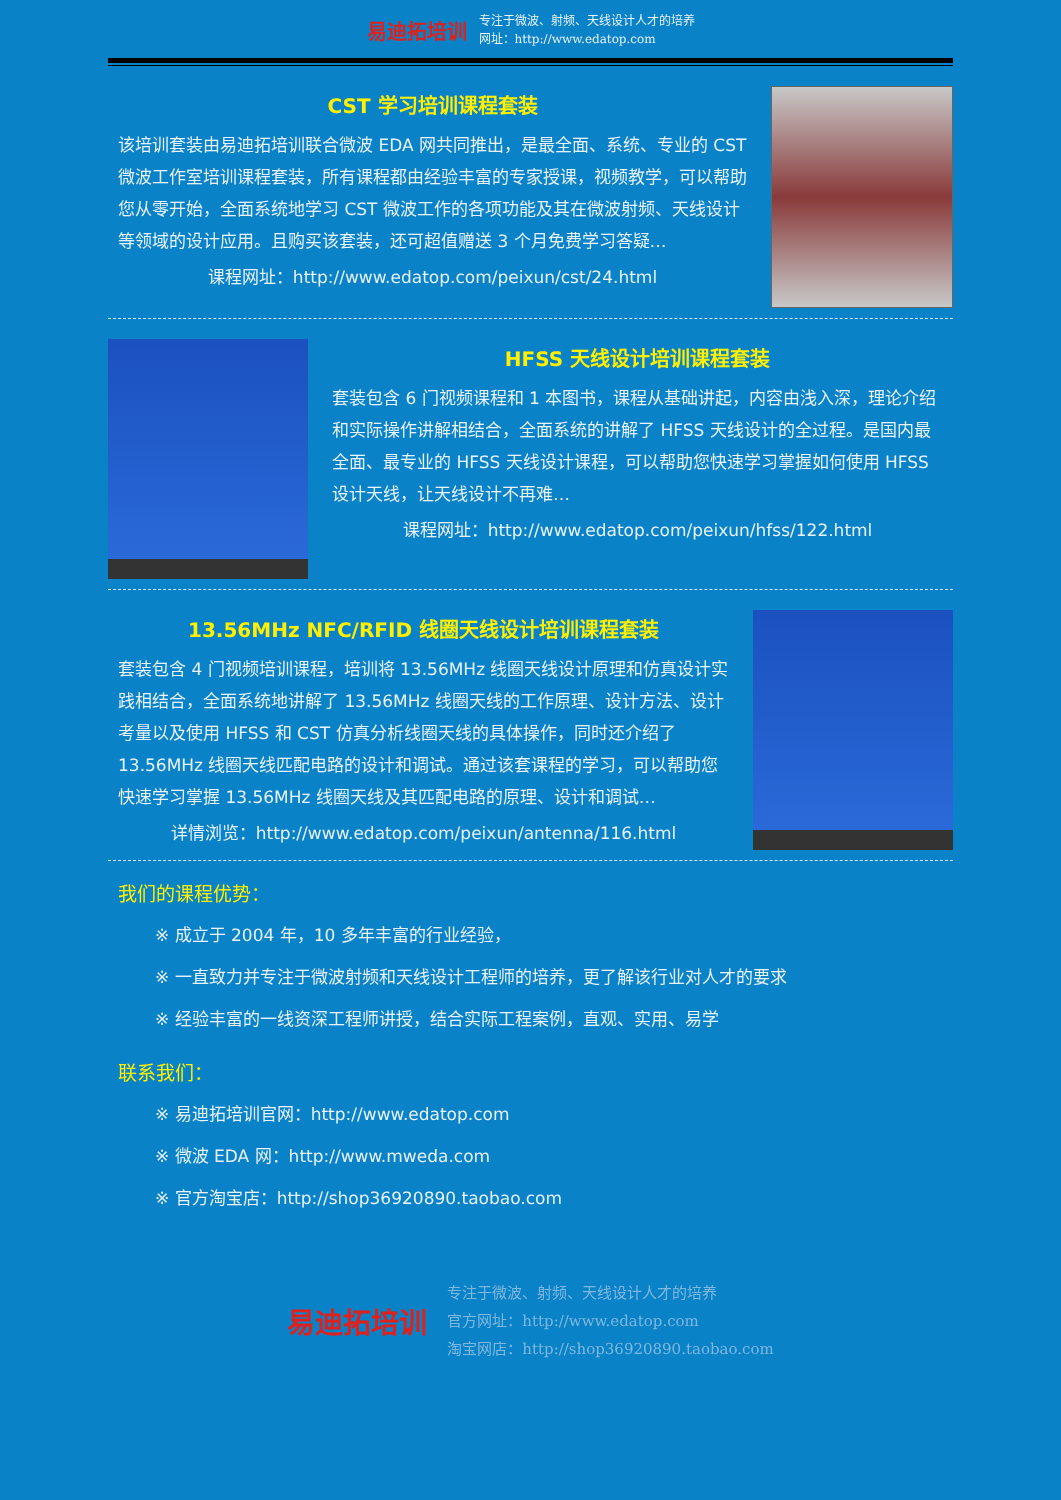易迪拓培训
专注于微波、射频、天线设计人才的培养
网址：http://www.edatop.com
CST 学习培训课程套装
该培训套装由易迪拓培训联合微波 EDA 网共同推出，是最全面、系统、专业的 CST 微波工作室培训课程套装，所有课程都由经验丰富的专家授课，视频教学，可以帮助您从零开始，全面系统地学习 CST 微波工作的各项功能及其在微波射频、天线设计等领域的设计应用。且购买该套装，还可超值赠送 3 个月免费学习答疑…
课程网址：http://www.edatop.com/peixun/cst/24.html
HFSS 天线设计培训课程套装
套装包含 6 门视频课程和 1 本图书，课程从基础讲起，内容由浅入深，理论介绍和实际操作讲解相结合，全面系统的讲解了 HFSS 天线设计的全过程。是国内最全面、最专业的 HFSS 天线设计课程，可以帮助您快速学习掌握如何使用 HFSS 设计天线，让天线设计不再难…
课程网址：http://www.edatop.com/peixun/hfss/122.html
13.56MHz NFC/RFID 线圈天线设计培训课程套装
套装包含 4 门视频培训课程，培训将 13.56MHz 线圈天线设计原理和仿真设计实践相结合，全面系统地讲解了 13.56MHz 线圈天线的工作原理、设计方法、设计考量以及使用 HFSS 和 CST 仿真分析线圈天线的具体操作，同时还介绍了 13.56MHz 线圈天线匹配电路的设计和调试。通过该套课程的学习，可以帮助您快速学习掌握 13.56MHz 线圈天线及其匹配电路的原理、设计和调试…
详情浏览：http://www.edatop.com/peixun/antenna/116.html
我们的课程优势：
※ 成立于 2004 年，10 多年丰富的行业经验，
※ 一直致力并专注于微波射频和天线设计工程师的培养，更了解该行业对人才的要求
※ 经验丰富的一线资深工程师讲授，结合实际工程案例，直观、实用、易学
联系我们：
※ 易迪拓培训官网：http://www.edatop.com
※ 微波 EDA 网：http://www.mweda.com
※ 官方淘宝店：http://shop36920890.taobao.com
易迪拓培训
专注于微波、射频、天线设计人才的培养
官方网址：http://www.edatop.com
淘宝网店：http://shop36920890.taobao.com